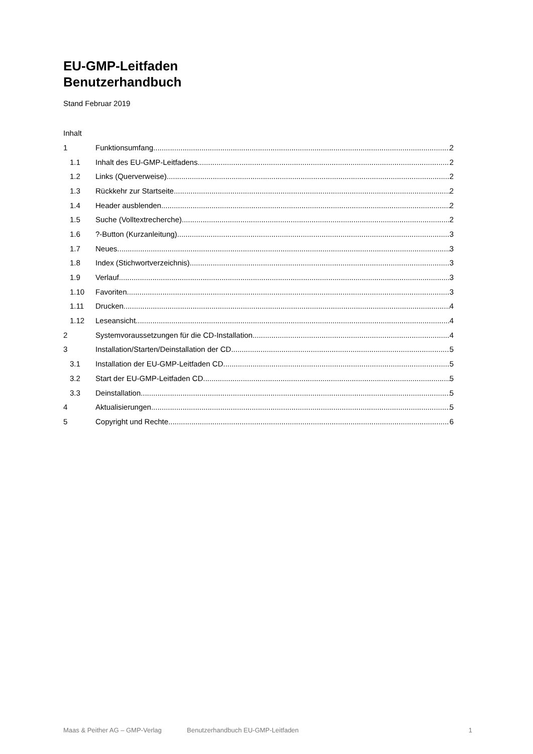EU-GMP-Leitfaden
Benutzerhandbuch
Stand Februar 2019
Inhalt
1 Funktionsumfang 2
1.1 Inhalt des EU-GMP-Leitfadens 2
1.2 Links (Querverweise) 2
1.3 Rückkehr zur Startseite 2
1.4 Header ausblenden 2
1.5 Suche (Volltextrecherche) 2
1.6?-Button (Kurzanleitung) 3
1.7 Neues 3
1.8 Index (Stichwortverzeichnis) 3
1.9 Verlauf 3
1.10 Favoriten 3
1.11 Drucken 4
1.12 Leseansicht 4
2 Systemvoraussetzungen für die CD-Installation 4
3 Installation/Starten/Deinstallation der CD 5
3.1 Installation der EU-GMP-Leitfaden CD 5
3.2 Start der EU-GMP-Leitfaden CD 5
3.3 Deinstallation 5
4 Aktualisierungen 5
5 Copyright und Rechte 6
Maas & Peither AG – GMP-Verlag Benutzerhandbuch EU-GMP-Leitfaden 1